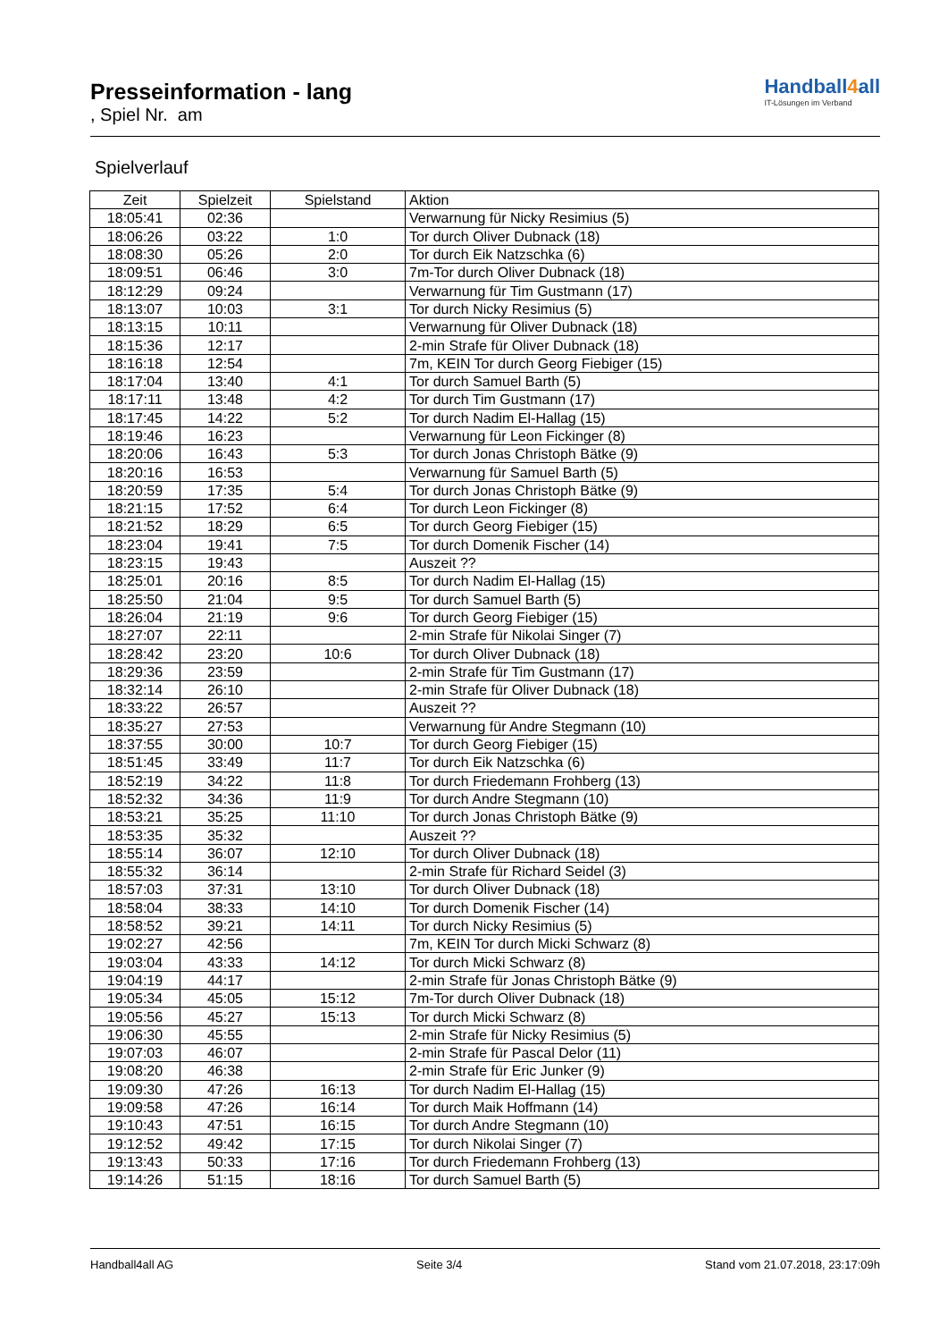Presseinformation - lang
, Spiel Nr. am
Handball4all
IT-Lösungen im Verband
Spielverlauf
| Zeit | Spielzeit | Spielstand | Aktion |
| --- | --- | --- | --- |
| 18:05:41 | 02:36 | | Verwarnung für Nicky Resimius (5) |
| 18:06:26 | 03:22 | 1:0 | Tor durch Oliver Dubnack (18) |
| 18:08:30 | 05:26 | 2:0 | Tor durch Eik Natzschka (6) |
| 18:09:51 | 06:46 | 3:0 | 7m-Tor durch Oliver Dubnack (18) |
| 18:12:29 | 09:24 | | Verwarnung für Tim Gustmann (17) |
| 18:13:07 | 10:03 | 3:1 | Tor durch Nicky Resimius (5) |
| 18:13:15 | 10:11 | | Verwarnung für Oliver Dubnack (18) |
| 18:15:36 | 12:17 | | 2-min Strafe für Oliver Dubnack (18) |
| 18:16:18 | 12:54 | | 7m, KEIN Tor durch Georg Fiebiger (15) |
| 18:17:04 | 13:40 | 4:1 | Tor durch Samuel Barth (5) |
| 18:17:11 | 13:48 | 4:2 | Tor durch Tim Gustmann (17) |
| 18:17:45 | 14:22 | 5:2 | Tor durch Nadim El-Hallag (15) |
| 18:19:46 | 16:23 | | Verwarnung für Leon Fickinger (8) |
| 18:20:06 | 16:43 | 5:3 | Tor durch Jonas Christoph Bätke (9) |
| 18:20:16 | 16:53 | | Verwarnung für Samuel Barth (5) |
| 18:20:59 | 17:35 | 5:4 | Tor durch Jonas Christoph Bätke (9) |
| 18:21:15 | 17:52 | 6:4 | Tor durch Leon Fickinger (8) |
| 18:21:52 | 18:29 | 6:5 | Tor durch Georg Fiebiger (15) |
| 18:23:04 | 19:41 | 7:5 | Tor durch Domenik Fischer (14) |
| 18:23:15 | 19:43 | | Auszeit ?? |
| 18:25:01 | 20:16 | 8:5 | Tor durch Nadim El-Hallag (15) |
| 18:25:50 | 21:04 | 9:5 | Tor durch Samuel Barth (5) |
| 18:26:04 | 21:19 | 9:6 | Tor durch Georg Fiebiger (15) |
| 18:27:07 | 22:11 | | 2-min Strafe für Nikolai Singer (7) |
| 18:28:42 | 23:20 | 10:6 | Tor durch Oliver Dubnack (18) |
| 18:29:36 | 23:59 | | 2-min Strafe für Tim Gustmann (17) |
| 18:32:14 | 26:10 | | 2-min Strafe für Oliver Dubnack (18) |
| 18:33:22 | 26:57 | | Auszeit ?? |
| 18:35:27 | 27:53 | | Verwarnung für Andre Stegmann (10) |
| 18:37:55 | 30:00 | 10:7 | Tor durch Georg Fiebiger (15) |
| 18:51:45 | 33:49 | 11:7 | Tor durch Eik Natzschka (6) |
| 18:52:19 | 34:22 | 11:8 | Tor durch Friedemann Frohberg (13) |
| 18:52:32 | 34:36 | 11:9 | Tor durch Andre Stegmann (10) |
| 18:53:21 | 35:25 | 11:10 | Tor durch Jonas Christoph Bätke (9) |
| 18:53:35 | 35:32 | | Auszeit ?? |
| 18:55:14 | 36:07 | 12:10 | Tor durch Oliver Dubnack (18) |
| 18:55:32 | 36:14 | | 2-min Strafe für Richard Seidel (3) |
| 18:57:03 | 37:31 | 13:10 | Tor durch Oliver Dubnack (18) |
| 18:58:04 | 38:33 | 14:10 | Tor durch Domenik Fischer (14) |
| 18:58:52 | 39:21 | 14:11 | Tor durch Nicky Resimius (5) |
| 19:02:27 | 42:56 | | 7m, KEIN Tor durch Micki Schwarz (8) |
| 19:03:04 | 43:33 | 14:12 | Tor durch Micki Schwarz (8) |
| 19:04:19 | 44:17 | | 2-min Strafe für Jonas Christoph Bätke (9) |
| 19:05:34 | 45:05 | 15:12 | 7m-Tor durch Oliver Dubnack (18) |
| 19:05:56 | 45:27 | 15:13 | Tor durch Micki Schwarz (8) |
| 19:06:30 | 45:55 | | 2-min Strafe für Nicky Resimius (5) |
| 19:07:03 | 46:07 | | 2-min Strafe für Pascal Delor (11) |
| 19:08:20 | 46:38 | | 2-min Strafe für Eric Junker (9) |
| 19:09:30 | 47:26 | 16:13 | Tor durch Nadim El-Hallag (15) |
| 19:09:58 | 47:26 | 16:14 | Tor durch Maik Hoffmann (14) |
| 19:10:43 | 47:51 | 16:15 | Tor durch Andre Stegmann (10) |
| 19:12:52 | 49:42 | 17:15 | Tor durch Nikolai Singer (7) |
| 19:13:43 | 50:33 | 17:16 | Tor durch Friedemann Frohberg (13) |
| 19:14:26 | 51:15 | 18:16 | Tor durch Samuel Barth (5) |
Handball4all AG Seite 3/4 Stand vom 21.07.2018, 23:17:09h